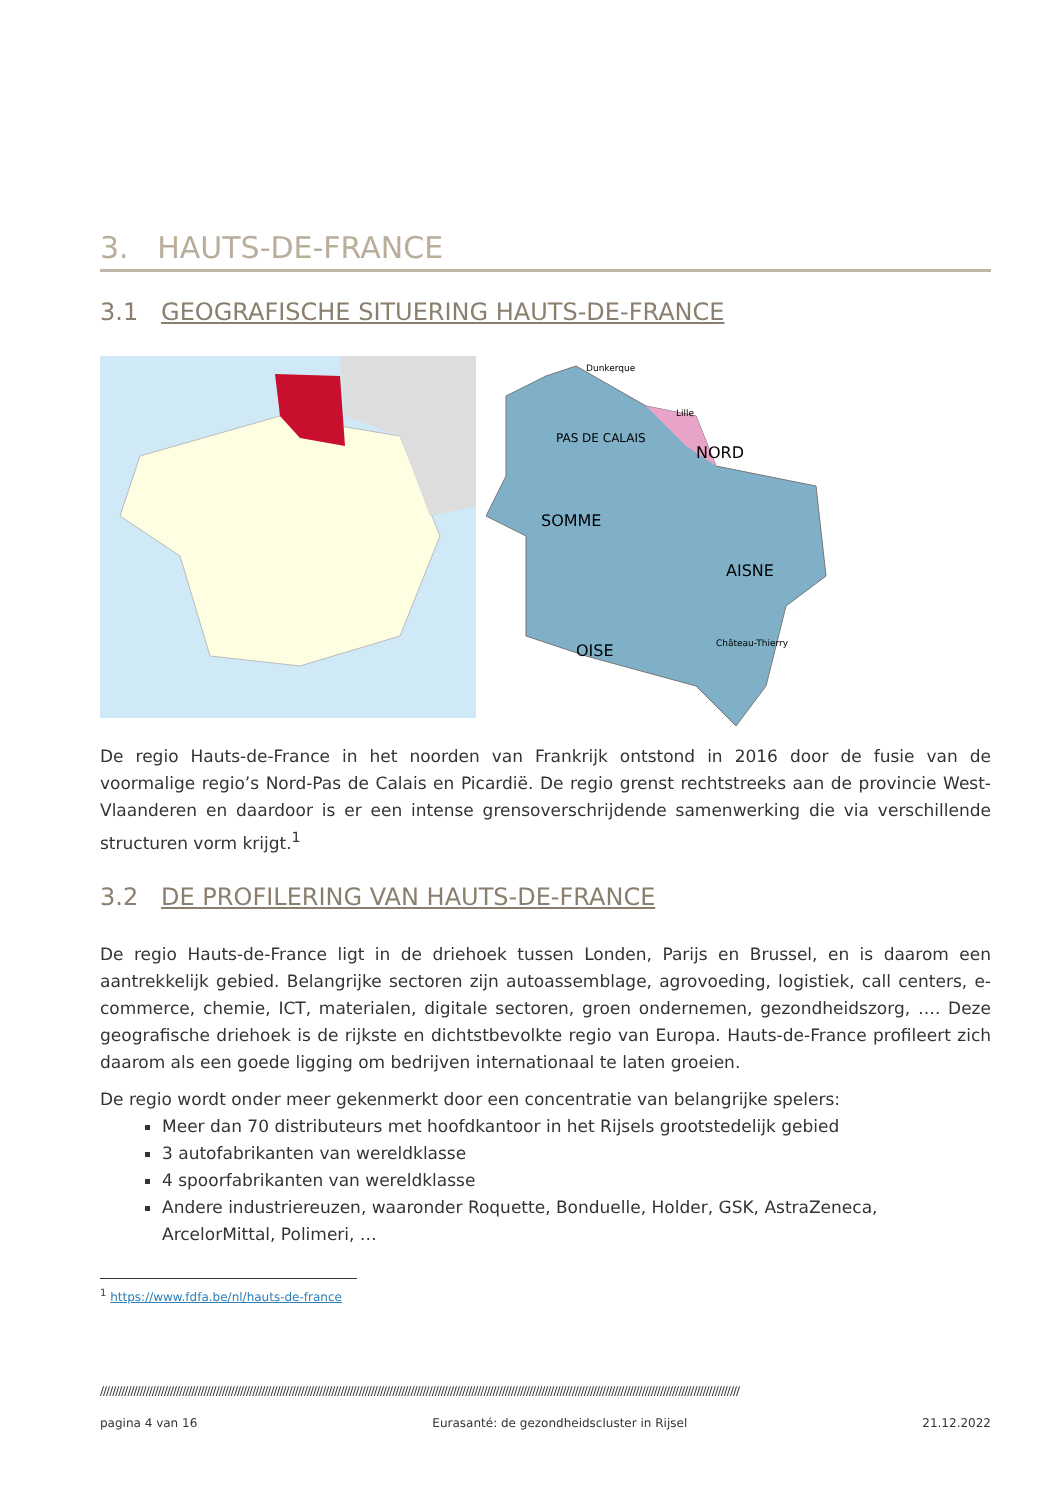3. HAUTS-DE-FRANCE
3.1 GEOGRAFISCHE SITUERING HAUTS-DE-FRANCE
NORD
PAS DE CALAIS
SOMME
AISNE
OISE
Dunkerque
Lille
Château-Thierry
De regio Hauts-de-France in het noorden van Frankrijk ontstond in 2016 door de fusie van de voormalige regio’s Nord-Pas de Calais en Picardië. De regio grenst rechtstreeks aan de provincie West-Vlaanderen en daardoor is er een intense grensoverschrijdende samenwerking die via verschillende structuren vorm krijgt.<sup>1</sup>
3.2 DE PROFILERING VAN HAUTS-DE-FRANCE
De regio Hauts-de-France ligt in de driehoek tussen Londen, Parijs en Brussel, en is daarom een aantrekkelijk gebied. Belangrijke sectoren zijn autoassemblage, agrovoeding, logistiek, call centers, e-commerce, chemie, ICT, materialen, digitale sectoren, groen ondernemen, gezondheidszorg, …. Deze geografische driehoek is de rijkste en dichtstbevolkte regio van Europa. Hauts-de-France profileert zich daarom als een goede ligging om bedrijven internationaal te laten groeien.
De regio wordt onder meer gekenmerkt door een concentratie van belangrijke spelers:
Meer dan 70 distributeurs met hoofdkantoor in het Rijsels grootstedelijk gebied
3 autofabrikanten van wereldklasse
4 spoorfabrikanten van wereldklasse
Andere industriereuzen, waaronder Roquette, Bonduelle, Holder, GSK, AstraZeneca, ArcelorMittal, Polimeri, …
<sup>1</sup> https://www.fdfa.be/nl/hauts-de-france
//////////////////////////////////////////////////////////////////////////////////////////////////////////////////////////////////////////////////////////////////////////////////////////////////////////////////
pagina 4 van 16 Eurasanté: de gezondheidscluster in Rijsel 21.12.2022